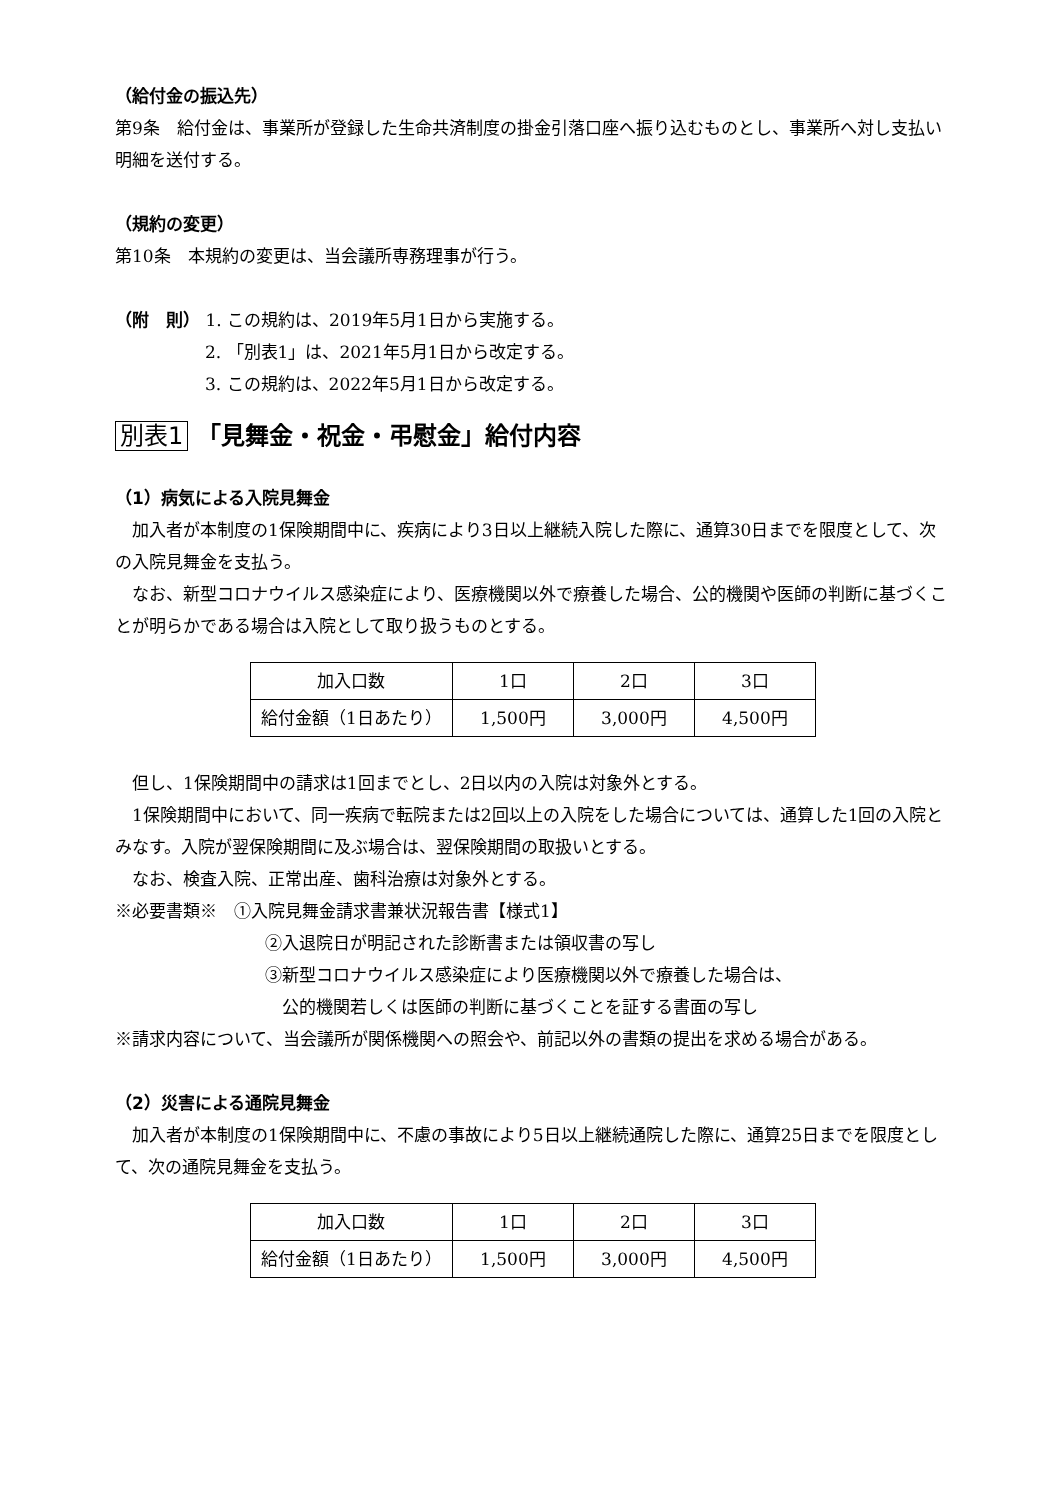（給付金の振込先）
第9条　給付金は、事業所が登録した生命共済制度の掛金引落口座へ振り込むものとし、事業所へ対し支払い明細を送付する。
（規約の変更）
第10条　本規約の変更は、当会議所専務理事が行う。
（附　則） 1. この規約は、2019年5月1日から実施する。
2. 「別表1」は、2021年5月1日から改定する。
3. この規約は、2022年5月1日から改定する。
別表1 「見舞金・祝金・弔慰金」給付内容
（1）病気による入院見舞金
　加入者が本制度の1保険期間中に、疾病により3日以上継続入院した際に、通算30日までを限度として、次の入院見舞金を支払う。
　なお、新型コロナウイルス感染症により、医療機関以外で療養した場合、公的機関や医師の判断に基づくことが明らかである場合は入院として取り扱うものとする。
| 加入口数 | 1口 | 2口 | 3口 |
| 給付金額（1日あたり） | 1,500円 | 3,000円 | 4,500円 |
　但し、1保険期間中の請求は1回までとし、2日以内の入院は対象外とする。
　1保険期間中において、同一疾病で転院または2回以上の入院をした場合については、通算した1回の入院とみなす。入院が翌保険期間に及ぶ場合は、翌保険期間の取扱いとする。
　なお、検査入院、正常出産、歯科治療は対象外とする。
※必要書類※　①入院見舞金請求書兼状況報告書【様式1】
②入退院日が明記された診断書または領収書の写し
③新型コロナウイルス感染症により医療機関以外で療養した場合は、
　公的機関若しくは医師の判断に基づくことを証する書面の写し
※請求内容について、当会議所が関係機関への照会や、前記以外の書類の提出を求める場合がある。
（2）災害による通院見舞金
　加入者が本制度の1保険期間中に、不慮の事故により5日以上継続通院した際に、通算25日までを限度として、次の通院見舞金を支払う。
| 加入口数 | 1口 | 2口 | 3口 |
| 給付金額（1日あたり） | 1,500円 | 3,000円 | 4,500円 |